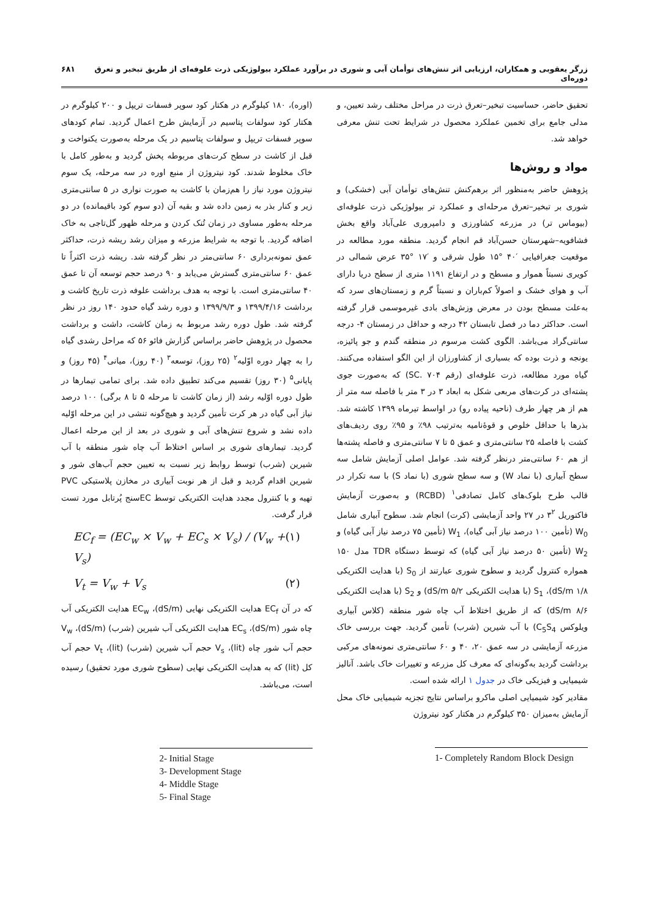زرگر یعقوبی و همکاران، ارزیابی اثر تنش‌های توأمان آبی و شوری در برآورد عملکرد بیولوژیکی ذرت علوفه‌ای از طریق تبخیر و تعرق دوره‌ای ۶۸۱
تحقیق حاضر، حساسیت تبخیر–تعرق ذرت در مراحل مختلف رشد تعیین، و مدلی جامع برای تخمین عملکرد محصول در شرایط تحت تنش معرفی خواهد شد.
مواد و روش‌ها
پژوهش حاضر به‌منظور اثر برهم‌کنش تنش‌های توأمان آبی (خشکی) و شوری بر تبخیر–تعرق مرحله‌ای و عملکرد تر بیولوژیکی ذرت علوفه‌ای (بیوماس تر) در مزرعه کشاورزی و دامپروری علی‌آباد واقع بخش فشافویه–شهرستان حسن‌آباد قم انجام گردید. منطقه مورد مطالعه در موقعیت جغرافیایی ′۴۰ °۱۵ طول شرقی و ′۱۷ °۳۵ عرض شمالی در کویری نسبتاً هموار و مسطح و در ارتفاع ۱۱۹۱ متری از سطح دریا دارای آب و هوای خشک و اصولاً کم‌باران و نسبتاً گرم و زمستان‌های سرد که به‌علت مسطح بودن در معرض وزش‌های بادی غیرموسمی قرار گرفته است. حداکثر دما در فصل تابستان ۴۲ درجه و حداقل در زمستان ۴- درجه سانتی‌گراد می‌باشد. الگوی کشت مرسوم در منطقه گندم و جو پائیزه، یونجه و ذرت بوده که بسیاری از کشاورزان از این الگو استفاده می‌کنند. گیاه مورد مطالعه، ذرت علوفه‌ای (رقم SC. ۷۰۴) که به‌صورت جوی پشته‌ای در کرت‌های مربعی شکل به ابعاد ۳ در ۳ متر با فاصله سه متر از هم از هر چهار طرف (ناحیه پیاده رو) در اواسط تیرماه ۱۳۹۹ کاشته شد. بذرها با حداقل خلوص و قوۀنامیه به‌ترتیب ۹۸٪ و ۹۵٪ روی ردیف‌های کشت با فاصله ۲۵ سانتی‌متری و عمق ۵ تا ۷ سانتی‌متری و فاصله پشته‌ها از هم ۶۰ سانتی‌متر درنظر گرفته شد. عوامل اصلی آزمایش شامل سه سطح آبیاری (با نماد W) و سه سطح شوری (با نماد S) با سه تکرار در قالب طرح بلوک‌های کامل تصادفی<sup>۱</sup> (RCBD) و به‌صورت آزمایش فاکتوریل ۳<sup>۲</sup> در ۲۷ واحد آزمایشی (کرت) انجام شد. سطوح آبیاری شامل W<sub>0</sub> (تأمین ۱۰۰ درصد نیاز آبی گیاه)، W<sub>1</sub> (تأمین ۷۵ درصد نیاز آبی گیاه) و W<sub>2</sub> (تأمین ۵۰ درصد نیاز آبی گیاه) که توسط دستگاه TDR مدل ۱۵۰ همواره کنترول گردید و سطوح شوری عبارتند از S<sub>0</sub> (با هدایت الکتریکی ۱/۸ dS/m)، S<sub>1</sub> (با هدایت الکتریکی ۵/۲ dS/m) و S<sub>2</sub> (با هدایت الکتریکی ۸/۶ dS/m) که از طریق اختلاط آب چاه شور منطقه (کلاس آبیاری ویلوکس C<sub>5</sub>S<sub>4</sub>) با آب شیرین (شرب) تأمین گردید. جهت بررسی خاک مزرعه آزمایشی در سه عمق ۲۰، ۴۰ و ۶۰ سانتی‌متری نمونه‌های مرکبی برداشت گردید به‌گونه‌ای که معرف کل مزرعه و تغییرات خاک باشد. آنالیز شیمیایی و فیزیکی خاک در جدول ۱ ارائه شده است.
مقادیر کود شیمیایی اصلی ماکرو براساس نتایج تجزیه شیمیایی خاک محل آزمایش به‌میزان ۳۵۰ کیلوگرم در هکتار کود نیتروژن
1- Completely Random Block Design
(اوره)، ۱۸۰ کیلوگرم در هکتار کود سوپر فسفات تریپل و ۲۰۰ کیلوگرم در هکتار کود سولفات پتاسیم در آزمایش طرح اعمال گردید. تمام کودهای سوپر فسفات تریپل و سولفات پتاسیم در یک مرحله به‌صورت یکنواخت و قبل از کاشت در سطح کرت‌های مربوطه پخش گردید و به‌طور کامل با خاک مخلوط شدند. کود نیتروژن از منبع اوره در سه مرحله، یک سوم نیتروژن مورد نیاز را هم‌زمان با کاشت به صورت نواری در ۵ سانتی‌متری زیر و کنار بذر به زمین داده شد و بقیه آن (دو سوم کود باقیمانده) در دو مرحله به‌طور مساوی در زمان تُنک کردن و مرحله ظهور گل‌تاجی به خاک اضافه گردید. با توجه به شرایط مزرعه و میزان رشد ریشه ذرت، حداکثر عمق نمونه‌برداری ۶۰ سانتی‌متر در نظر گرفته شد. ریشه ذرت اکثراً تا عمق ۶۰ سانتی‌متری گسترش می‌یابد و ۹۰ درصد حجم توسعه آن تا عمق ۴۰ سانتی‌متری است. با توجه به هدف برداشت علوفه ذرت تاریخ کاشت و برداشت ۱۳۹۹/۴/۱۶ و ۱۳۹۹/۹/۳ و دوره رشد گیاه حدود ۱۴۰ روز در نظر گرفته شد. طول دوره رشد مربوط به زمان کاشت، داشت و برداشت محصول در پژوهش حاضر براساس گزارش فائو ۵۶ که مراحل رشدی گیاه را به چهار دوره اوّلیه<sup>۲</sup> (۲۵ روز)، توسعه<sup>۳</sup> (۴۰ روز)، میانی<sup>۴</sup> (۴۵ روز) و پایانی<sup>۵</sup> (۳۰ روز) تقسیم می‌کند تطبیق داده شد. برای تمامی تیمارها در طول دوره اوّلیه رشد (از زمان کاشت تا مرحله ۵ تا ۸ برگی) ۱۰۰ درصد نیاز آبی گیاه در هر کرت تأمین گردید و هیچ‌گونه تنشی در این مرحله اوّلیه داده نشد و شروع تنش‌های آبی و شوری در بعد از این مرحله اعمال گردید. تیمارهای شوری بر اساس اختلاط آب چاه شور منطقه با آب شیرین (شرب) توسط روابط زیر نسبت به تعیین حجم آب‌های شور و شیرین اقدام گردید و قبل از هر نوبت آبیاری در مخازن پلاستیکی PVC تهیه و با کنترول مجدد هدایت الکتریکی توسط ECسنج پُرتابل مورد تست قرار گرفت.
EC<sub>f</sub> = (EC<sub>w</sub> × V<sub>w</sub> + EC<sub>s</sub> × V<sub>s</sub>) / (V<sub>w</sub> + V<sub>s</sub>) (۱)
V<sub>t</sub> = V<sub>w</sub> + V<sub>s</sub> (۲)
که در آن EC<sub>f</sub> هدایت الکتریکی نهایی (dS/m)، EC<sub>w</sub> هدایت الکتریکی آب چاه شور (dS/m)، EC<sub>s</sub> هدایت الکتریکی آب شیرین (شرب) (dS/m)، V<sub>w</sub> حجم آب شور چاه (lit)، V<sub>s</sub> حجم آب شیرین (شرب) (lit)، V<sub>t</sub> حجم آب کل (lit) که به هدایت الکتریکی نهایی (سطوح شوری مورد تحقیق) رسیده است، می‌باشد.
2- Initial Stage
3- Development Stage
4- Middle Stage
5- Final Stage